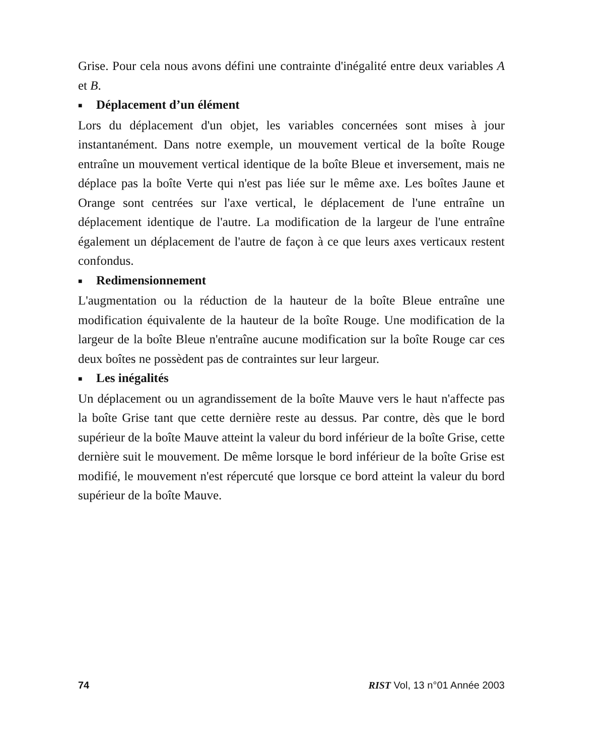Grise. Pour cela nous avons défini une contrainte d'inégalité entre deux variables A et B.
■ Déplacement d’un élément
Lors du déplacement d'un objet, les variables concernées sont mises à jour instantanément. Dans notre exemple, un mouvement vertical de la boîte Rouge entraîne un mouvement vertical identique de la boîte Bleue et inversement, mais ne déplace pas la boîte Verte qui n'est pas liée sur le même axe. Les boîtes Jaune et Orange sont centrées sur l'axe vertical, le déplacement de l'une entraîne un déplacement identique de l'autre. La modification de la largeur de l'une entraîne également un déplacement de l'autre de façon à ce que leurs axes verticaux restent confondus.
■ Redimensionnement
L'augmentation ou la réduction de la hauteur de la boîte Bleue entraîne une modification équivalente de la hauteur de la boîte Rouge. Une modification de la largeur de la boîte Bleue n'entraîne aucune modification sur la boîte Rouge car ces deux boîtes ne possèdent pas de contraintes sur leur largeur.
■ Les inégalités
Un déplacement ou un agrandissement de la boîte Mauve vers le haut n'affecte pas la boîte Grise tant que cette dernière reste au dessus. Par contre, dès que le bord supérieur de la boîte Mauve atteint la valeur du bord inférieur de la boîte Grise, cette dernière suit le mouvement. De même lorsque le bord inférieur de la boîte Grise est modifié, le mouvement n'est répercuté que lorsque ce bord atteint la valeur du bord supérieur de la boîte Mauve.
74 RIST Vol, 13 n°01 Année 2003